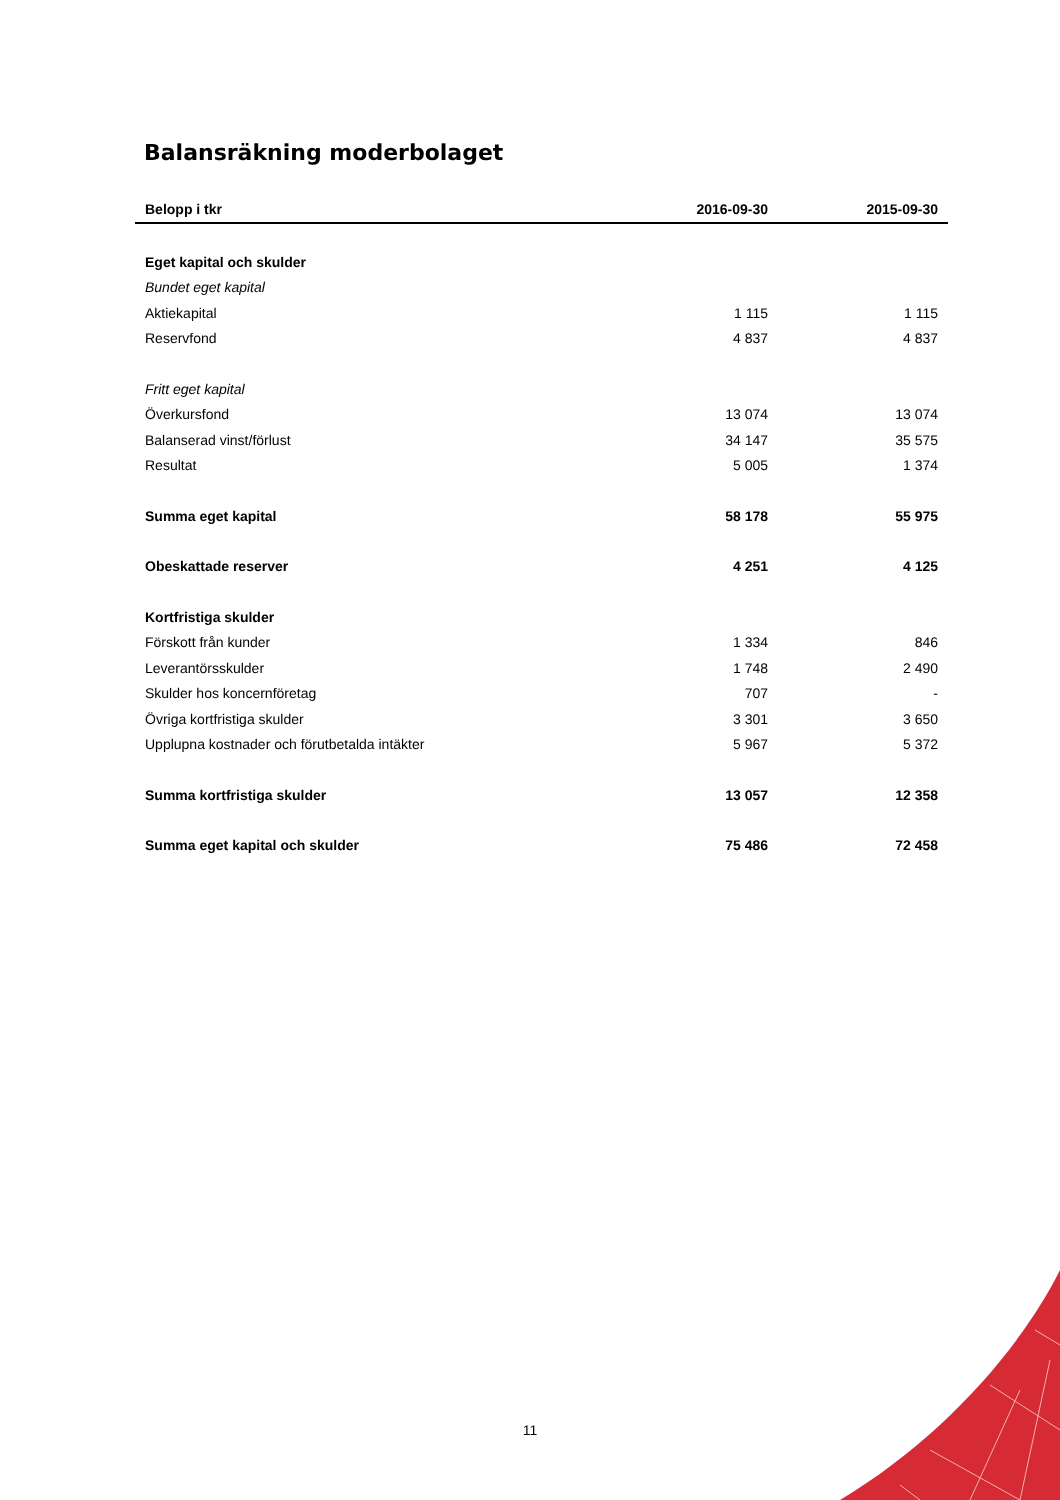Balansräkning moderbolaget
| Belopp i tkr | 2016-09-30 | 2015-09-30 |
| --- | --- | --- |
| Eget kapital och skulder | | |
| Bundet eget kapital | | |
| Aktiekapital | 1 115 | 1 115 |
| Reservfond | 4 837 | 4 837 |
| Fritt eget kapital | | |
| Överkursfond | 13 074 | 13 074 |
| Balanserad vinst/förlust | 34 147 | 35 575 |
| Resultat | 5 005 | 1 374 |
| Summa eget kapital | 58 178 | 55 975 |
| Obeskattade reserver | 4 251 | 4 125 |
| Kortfristiga skulder | | |
| Förskott från kunder | 1 334 | 846 |
| Leverantörsskulder | 1 748 | 2 490 |
| Skulder hos koncernföretag | 707 | - |
| Övriga kortfristiga skulder | 3 301 | 3 650 |
| Upplupna kostnader och förutbetalda intäkter | 5 967 | 5 372 |
| Summa kortfristiga skulder | 13 057 | 12 358 |
| Summa eget kapital och skulder | 75 486 | 72 458 |
11